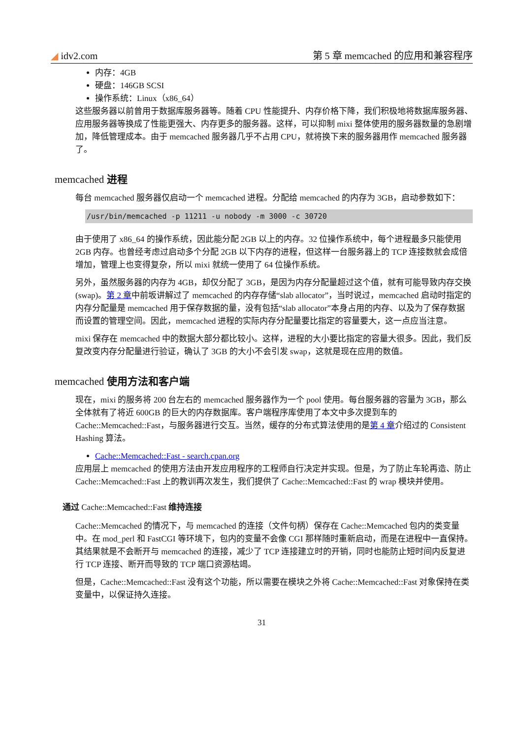◢ idv2.com 第 5 章 memcached 的应用和兼容程序
内存：4GB
硬盘：146GB SCSI
操作系统：Linux（x86_64）
这些服务器以前曾用于数据库服务器等。随着 CPU 性能提升、内存价格下降，我们积极地将数据库服务器、应用服务器等换成了性能更强大、内存更多的服务器。这样，可以抑制 mixi 整体使用的服务器数量的急剧增加，降低管理成本。由于 memcached 服务器几乎不占用 CPU，就将换下来的服务器用作 memcached 服务器了。
memcached 进程
每台 memcached 服务器仅启动一个 memcached 进程。分配给 memcached 的内存为 3GB，启动参数如下：
/usr/bin/memcached -p 11211 -u nobody -m 3000 -c 30720
由于使用了 x86_64 的操作系统，因此能分配 2GB 以上的内存。32 位操作系统中，每个进程最多只能使用 2GB 内存。也曾经考虑过启动多个分配 2GB 以下内存的进程，但这样一台服务器上的 TCP 连接数就会成倍增加，管理上也变得复杂，所以 mixi 就统一使用了 64 位操作系统。
另外，虽然服务器的内存为 4GB，却仅分配了 3GB，是因为内存分配量超过这个值，就有可能导致内存交换(swap)。第 2 章中前坂讲解过了 memcached 的内存存储“slab allocator”，当时说过，memcached 启动时指定的内存分配量是 memcached 用于保存数据的量，没有包括“slab allocator”本身占用的内存、以及为了保存数据而设置的管理空间。因此，memcached 进程的实际内存分配量要比指定的容量要大，这一点应当注意。
mixi 保存在 memcached 中的数据大部分都比较小。这样，进程的大小要比指定的容量大很多。因此，我们反复改变内存分配量进行验证，确认了 3GB 的大小不会引发 swap，这就是现在应用的数值。
memcached 使用方法和客户端
现在，mixi 的服务将 200 台左右的 memcached 服务器作为一个 pool 使用。每台服务器的容量为 3GB，那么全体就有了将近 600GB 的巨大的内存数据库。客户端程序库使用了本文中多次提到车的 Cache::Memcached::Fast，与服务器进行交互。当然，缓存的分布式算法使用的是第 4 章介绍过的 Consistent Hashing 算法。
Cache::Memcached::Fast - search.cpan.org
应用层上 memcached 的使用方法由开发应用程序的工程师自行决定并实现。但是，为了防止车轮再造、防止 Cache::Memcached::Fast 上的教训再次发生，我们提供了 Cache::Memcached::Fast 的 wrap 模块并使用。
通过 Cache::Memcached::Fast 维持连接
Cache::Memcached 的情况下，与 memcached 的连接（文件句柄）保存在 Cache::Memcached 包内的类变量中。在 mod_perl 和 FastCGI 等环境下，包内的变量不会像 CGI 那样随时重新启动，而是在进程中一直保持。其结果就是不会断开与 memcached 的连接，减少了 TCP 连接建立时的开销，同时也能防止短时间内反复进行 TCP 连接、断开而导致的 TCP 端口资源枯竭。
但是，Cache::Memcached::Fast 没有这个功能，所以需要在模块之外将 Cache::Memcached::Fast 对象保持在类变量中，以保证持久连接。
31